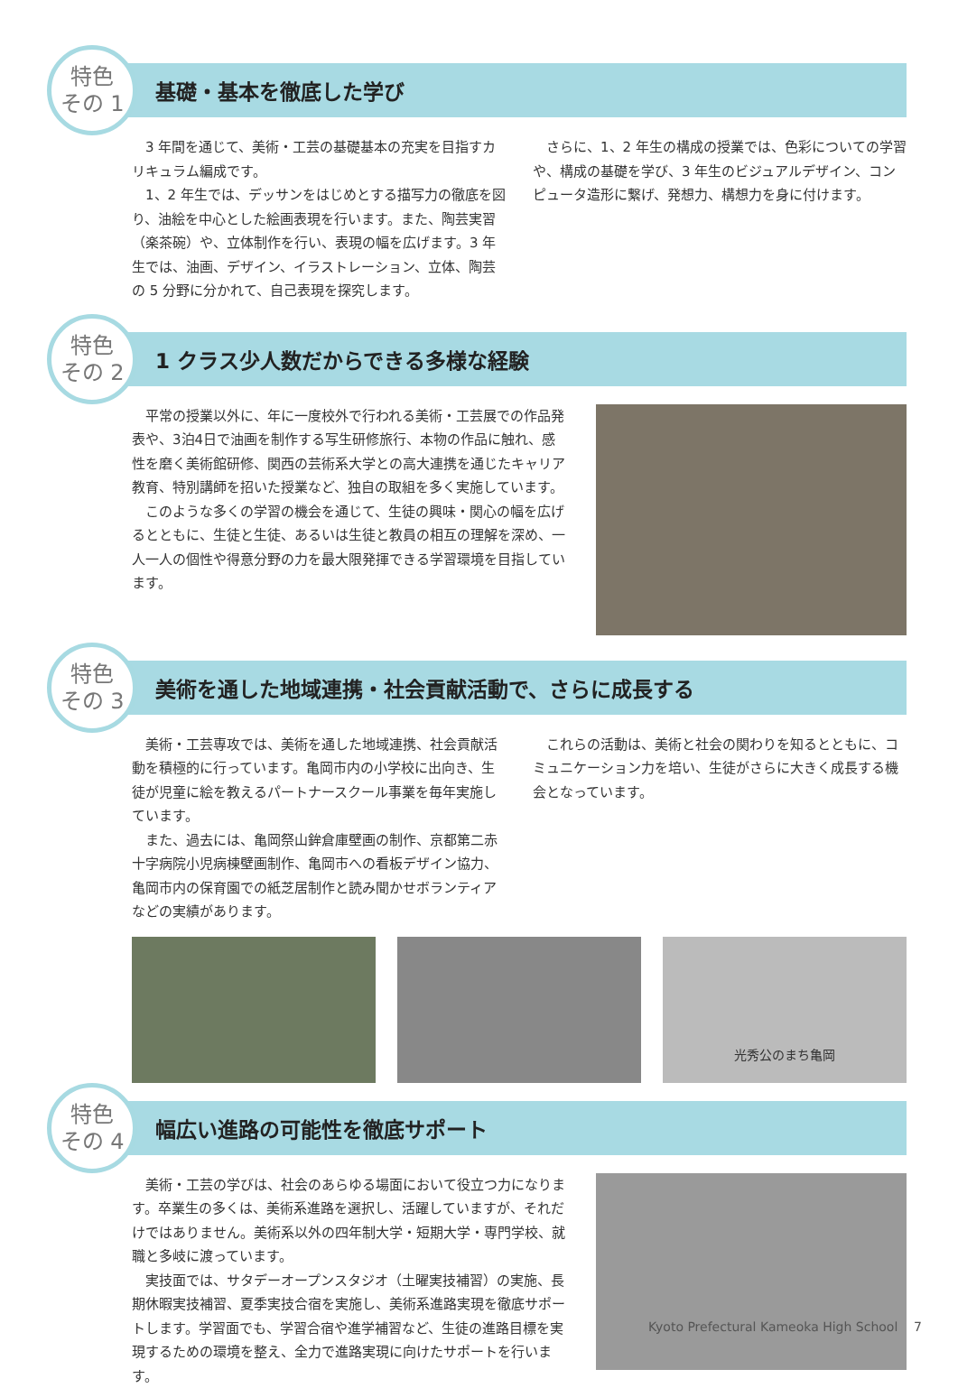特色
その 1
基礎・基本を徹底した学び
3 年間を通じて、美術・工芸の基礎基本の充実を目指すカリキュラム編成です。
1、2 年生では、デッサンをはじめとする描写力の徹底を図り、油絵を中心とした絵画表現を行います。また、陶芸実習（楽茶碗）や、立体制作を行い、表現の幅を広げます。3 年生では、油画、デザイン、イラストレーション、立体、陶芸の 5 分野に分かれて、自己表現を探究します。
さらに、1、2 年生の構成の授業では、色彩についての学習や、構成の基礎を学び、3 年生のビジュアルデザイン、コンピュータ造形に繋げ、発想力、構想力を身に付けます。
特色
その 2
1 クラス少人数だからできる多様な経験
平常の授業以外に、年に一度校外で行われる美術・工芸展での作品発表や、3泊4日で油画を制作する写生研修旅行、本物の作品に触れ、感性を磨く美術館研修、関西の芸術系大学との高大連携を通じたキャリア教育、特別講師を招いた授業など、独自の取組を多く実施しています。
このような多くの学習の機会を通じて、生徒の興味・関心の幅を広げるとともに、生徒と生徒、あるいは生徒と教員の相互の理解を深め、一人一人の個性や得意分野の力を最大限発揮できる学習環境を目指しています。
特色
その 3
美術を通した地域連携・社会貢献活動で、さらに成長する
美術・工芸専攻では、美術を通した地域連携、社会貢献活動を積極的に行っています。亀岡市内の小学校に出向き、生徒が児童に絵を教えるパートナースクール事業を毎年実施しています。
また、過去には、亀岡祭山鉾倉庫壁画の制作、京都第二赤十字病院小児病棟壁画制作、亀岡市への看板デザイン協力、亀岡市内の保育園での紙芝居制作と読み聞かせボランティアなどの実績があります。
これらの活動は、美術と社会の関わりを知るとともに、コミュニケーション力を培い、生徒がさらに大きく成長する機会となっています。
光秀公のまち亀岡
特色
その 4
幅広い進路の可能性を徹底サポート
美術・工芸の学びは、社会のあらゆる場面において役立つ力になります。卒業生の多くは、美術系進路を選択し、活躍していますが、それだけではありません。美術系以外の四年制大学・短期大学・専門学校、就職と多岐に渡っています。
実技面では、サタデーオープンスタジオ（土曜実技補習）の実施、長期休暇実技補習、夏季実技合宿を実施し、美術系進路実現を徹底サポートします。学習面でも、学習合宿や進学補習など、生徒の進路目標を実現するための環境を整え、全力で進路実現に向けたサポートを行います。
Kyoto Prefectural Kameoka High School 7